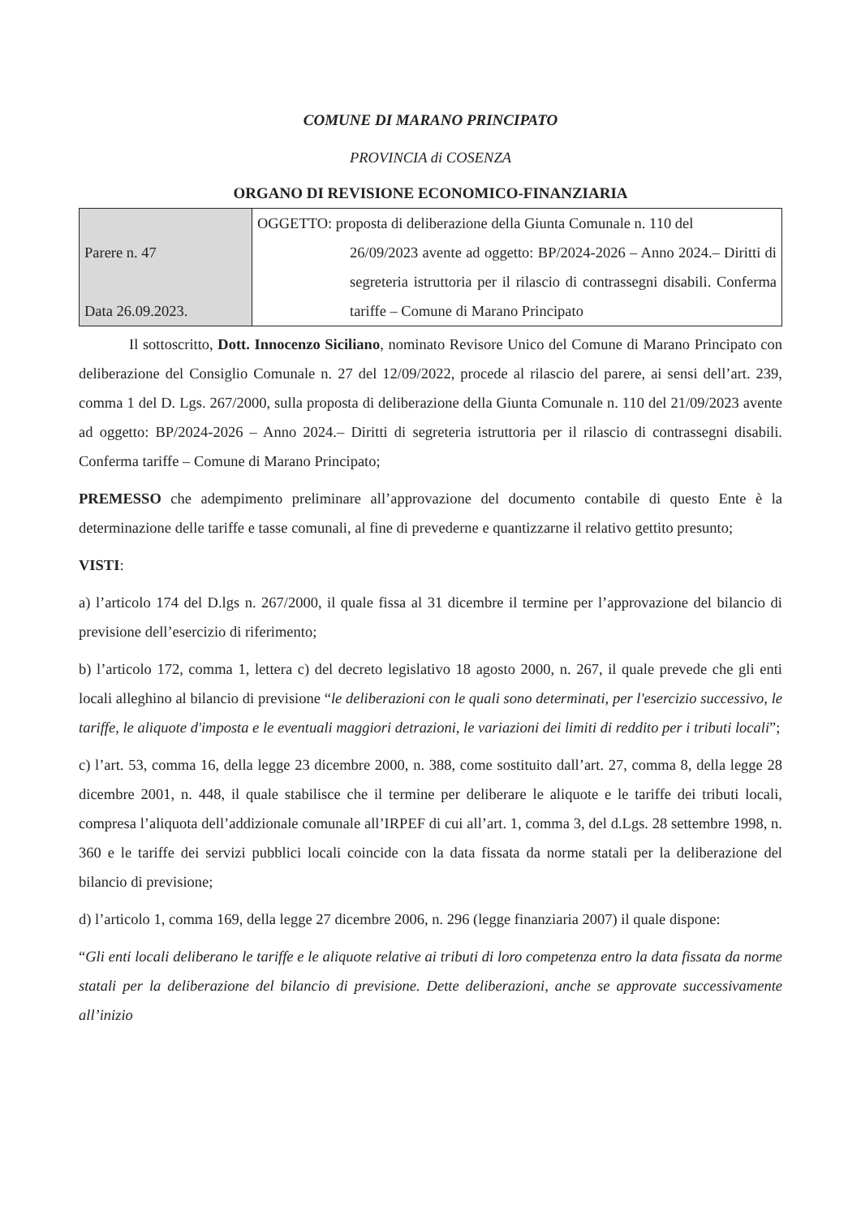COMUNE DI MARANO PRINCIPATO
PROVINCIA di COSENZA
ORGANO DI REVISIONE ECONOMICO-FINANZIARIA
| Parere n. 47 Data 26.09.2023. | OGGETTO: proposta di deliberazione della Giunta Comunale n. 110 del 26/09/2023 avente ad oggetto: BP/2024-2026 – Anno 2024.– Diritti di segreteria istruttoria per il rilascio di contrassegni disabili. Conferma tariffe – Comune di Marano Principato |
Il sottoscritto, Dott. Innocenzo Siciliano, nominato Revisore Unico del Comune di Marano Principato con deliberazione del Consiglio Comunale n. 27 del 12/09/2022, procede al rilascio del parere, ai sensi dell’art. 239, comma 1 del D. Lgs. 267/2000, sulla proposta di deliberazione della Giunta Comunale n. 110 del 21/09/2023 avente ad oggetto: BP/2024-2026 – Anno 2024.– Diritti di segreteria istruttoria per il rilascio di contrassegni disabili. Conferma tariffe – Comune di Marano Principato;
PREMESSO che adempimento preliminare all’approvazione del documento contabile di questo Ente è la determinazione delle tariffe e tasse comunali, al fine di prevederne e quantizzarne il relativo gettito presunto;
VISTI:
a) l’articolo 174 del D.lgs n. 267/2000, il quale fissa al 31 dicembre il termine per l’approvazione del bilancio di previsione dell’esercizio di riferimento;
b) l’articolo 172, comma 1, lettera c) del decreto legislativo 18 agosto 2000, n. 267, il quale prevede che gli enti locali alleghino al bilancio di previsione “le deliberazioni con le quali sono determinati, per l'esercizio successivo, le tariffe, le aliquote d'imposta e le eventuali maggiori detrazioni, le variazioni dei limiti di reddito per i tributi locali”;
c) l’art. 53, comma 16, della legge 23 dicembre 2000, n. 388, come sostituito dall’art. 27, comma 8, della legge 28 dicembre 2001, n. 448, il quale stabilisce che il termine per deliberare le aliquote e le tariffe dei tributi locali, compresa l’aliquota dell’addizionale comunale all’IRPEF di cui all’art. 1, comma 3, del d.Lgs. 28 settembre 1998, n. 360 e le tariffe dei servizi pubblici locali coincide con la data fissata da norme statali per la deliberazione del bilancio di previsione;
d) l’articolo 1, comma 169, della legge 27 dicembre 2006, n. 296 (legge finanziaria 2007) il quale dispone:
“Gli enti locali deliberano le tariffe e le aliquote relative ai tributi di loro competenza entro la data fissata da norme statali per la deliberazione del bilancio di previsione. Dette deliberazioni, anche se approvate successivamente all’inizio